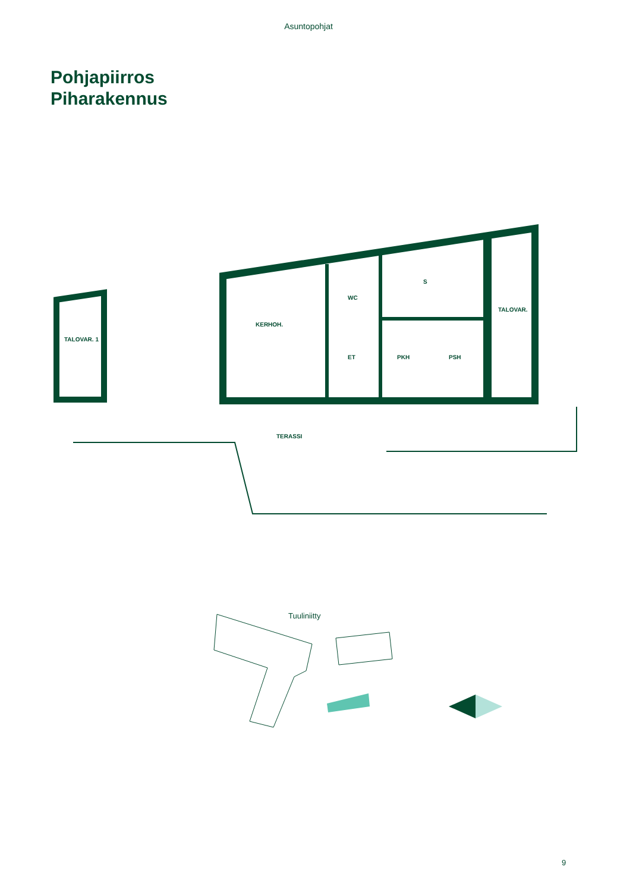Asuntopohjat
Pohjapiirros
Piharakennus
TALOVAR. 1
KERHOH.
WC
ET
PKH
PSH
S
TALOVAR.
TERASSI
Tuuliniitty
9